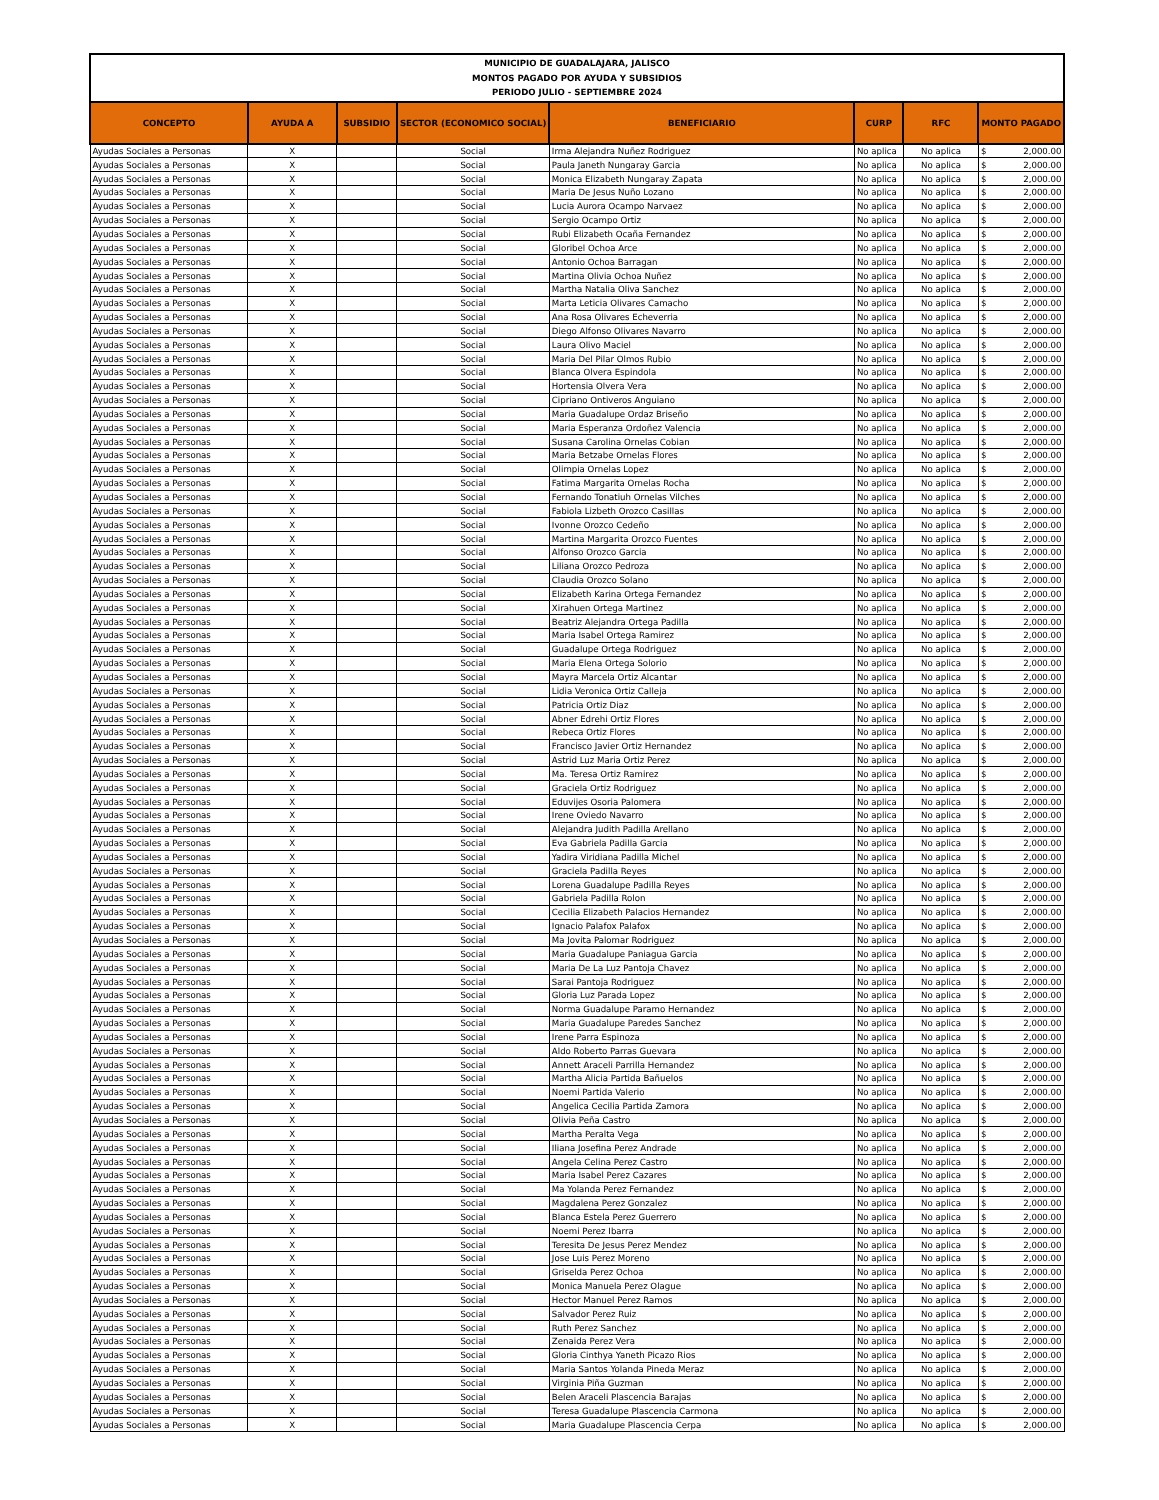| MUNICIPIO DE GUADALAJARA, JALISCO MONTOS PAGADO POR AYUDA Y SUBSIDIOS PERIODO JULIO - SEPTIEMBRE 2024 | | | | | | | |
| CONCEPTO | AYUDA A | SUBSIDIO | SECTOR (ECONOMICO SOCIAL) | BENEFICIARIO | CURP | RFC | MONTO PAGADO |
| Ayudas Sociales a Personas | X | | Social | Irma Alejandra Nuñez Rodriguez | No aplica | No aplica | $ 2,000.00 |
| Ayudas Sociales a Personas | X | | Social | Paula Janeth Nungaray Garcia | No aplica | No aplica | $ 2,000.00 |
| Ayudas Sociales a Personas | X | | Social | Monica Elizabeth Nungaray Zapata | No aplica | No aplica | $ 2,000.00 |
| Ayudas Sociales a Personas | X | | Social | Maria De Jesus Nuño Lozano | No aplica | No aplica | $ 2,000.00 |
| Ayudas Sociales a Personas | X | | Social | Lucia Aurora Ocampo Narvaez | No aplica | No aplica | $ 2,000.00 |
| Ayudas Sociales a Personas | X | | Social | Sergio Ocampo Ortiz | No aplica | No aplica | $ 2,000.00 |
| Ayudas Sociales a Personas | X | | Social | Rubi Elizabeth Ocaña Fernandez | No aplica | No aplica | $ 2,000.00 |
| Ayudas Sociales a Personas | X | | Social | Gloribel Ochoa Arce | No aplica | No aplica | $ 2,000.00 |
| Ayudas Sociales a Personas | X | | Social | Antonio Ochoa Barragan | No aplica | No aplica | $ 2,000.00 |
| Ayudas Sociales a Personas | X | | Social | Martina Olivia Ochoa Nuñez | No aplica | No aplica | $ 2,000.00 |
| Ayudas Sociales a Personas | X | | Social | Martha Natalia Oliva Sanchez | No aplica | No aplica | $ 2,000.00 |
| Ayudas Sociales a Personas | X | | Social | Marta Leticia Olivares Camacho | No aplica | No aplica | $ 2,000.00 |
| Ayudas Sociales a Personas | X | | Social | Ana Rosa Olivares Echeverria | No aplica | No aplica | $ 2,000.00 |
| Ayudas Sociales a Personas | X | | Social | Diego Alfonso Olivares Navarro | No aplica | No aplica | $ 2,000.00 |
| Ayudas Sociales a Personas | X | | Social | Laura Olivo Maciel | No aplica | No aplica | $ 2,000.00 |
| Ayudas Sociales a Personas | X | | Social | Maria Del Pilar Olmos Rubio | No aplica | No aplica | $ 2,000.00 |
| Ayudas Sociales a Personas | X | | Social | Blanca Olvera Espindola | No aplica | No aplica | $ 2,000.00 |
| Ayudas Sociales a Personas | X | | Social | Hortensia Olvera Vera | No aplica | No aplica | $ 2,000.00 |
| Ayudas Sociales a Personas | X | | Social | Cipriano Ontiveros Anguiano | No aplica | No aplica | $ 2,000.00 |
| Ayudas Sociales a Personas | X | | Social | Maria Guadalupe Ordaz Briseño | No aplica | No aplica | $ 2,000.00 |
| Ayudas Sociales a Personas | X | | Social | Maria Esperanza Ordoñez Valencia | No aplica | No aplica | $ 2,000.00 |
| Ayudas Sociales a Personas | X | | Social | Susana Carolina Ornelas Cobian | No aplica | No aplica | $ 2,000.00 |
| Ayudas Sociales a Personas | X | | Social | Maria Betzabe Ornelas Flores | No aplica | No aplica | $ 2,000.00 |
| Ayudas Sociales a Personas | X | | Social | Olimpia Ornelas Lopez | No aplica | No aplica | $ 2,000.00 |
| Ayudas Sociales a Personas | X | | Social | Fatima Margarita Ornelas Rocha | No aplica | No aplica | $ 2,000.00 |
| Ayudas Sociales a Personas | X | | Social | Fernando Tonatiuh Ornelas Vilches | No aplica | No aplica | $ 2,000.00 |
| Ayudas Sociales a Personas | X | | Social | Fabiola Lizbeth Orozco Casillas | No aplica | No aplica | $ 2,000.00 |
| Ayudas Sociales a Personas | X | | Social | Ivonne Orozco Cedeño | No aplica | No aplica | $ 2,000.00 |
| Ayudas Sociales a Personas | X | | Social | Martina Margarita Orozco Fuentes | No aplica | No aplica | $ 2,000.00 |
| Ayudas Sociales a Personas | X | | Social | Alfonso Orozco Garcia | No aplica | No aplica | $ 2,000.00 |
| Ayudas Sociales a Personas | X | | Social | Liliana Orozco Pedroza | No aplica | No aplica | $ 2,000.00 |
| Ayudas Sociales a Personas | X | | Social | Claudia Orozco Solano | No aplica | No aplica | $ 2,000.00 |
| Ayudas Sociales a Personas | X | | Social | Elizabeth Karina Ortega Fernandez | No aplica | No aplica | $ 2,000.00 |
| Ayudas Sociales a Personas | X | | Social | Xirahuen Ortega Martinez | No aplica | No aplica | $ 2,000.00 |
| Ayudas Sociales a Personas | X | | Social | Beatriz Alejandra Ortega Padilla | No aplica | No aplica | $ 2,000.00 |
| Ayudas Sociales a Personas | X | | Social | Maria Isabel Ortega Ramirez | No aplica | No aplica | $ 2,000.00 |
| Ayudas Sociales a Personas | X | | Social | Guadalupe Ortega Rodriguez | No aplica | No aplica | $ 2,000.00 |
| Ayudas Sociales a Personas | X | | Social | Maria Elena Ortega Solorio | No aplica | No aplica | $ 2,000.00 |
| Ayudas Sociales a Personas | X | | Social | Mayra Marcela Ortiz Alcantar | No aplica | No aplica | $ 2,000.00 |
| Ayudas Sociales a Personas | X | | Social | Lidia Veronica Ortiz Calleja | No aplica | No aplica | $ 2,000.00 |
| Ayudas Sociales a Personas | X | | Social | Patricia Ortiz Diaz | No aplica | No aplica | $ 2,000.00 |
| Ayudas Sociales a Personas | X | | Social | Abner Edrehi Ortiz Flores | No aplica | No aplica | $ 2,000.00 |
| Ayudas Sociales a Personas | X | | Social | Rebeca Ortiz Flores | No aplica | No aplica | $ 2,000.00 |
| Ayudas Sociales a Personas | X | | Social | Francisco Javier Ortiz Hernandez | No aplica | No aplica | $ 2,000.00 |
| Ayudas Sociales a Personas | X | | Social | Astrid Luz Maria Ortiz Perez | No aplica | No aplica | $ 2,000.00 |
| Ayudas Sociales a Personas | X | | Social | Ma. Teresa Ortiz Ramirez | No aplica | No aplica | $ 2,000.00 |
| Ayudas Sociales a Personas | X | | Social | Graciela Ortiz Rodriguez | No aplica | No aplica | $ 2,000.00 |
| Ayudas Sociales a Personas | X | | Social | Eduvijes Osoria Palomera | No aplica | No aplica | $ 2,000.00 |
| Ayudas Sociales a Personas | X | | Social | Irene Oviedo Navarro | No aplica | No aplica | $ 2,000.00 |
| Ayudas Sociales a Personas | X | | Social | Alejandra Judith Padilla Arellano | No aplica | No aplica | $ 2,000.00 |
| Ayudas Sociales a Personas | X | | Social | Eva Gabriela Padilla Garcia | No aplica | No aplica | $ 2,000.00 |
| Ayudas Sociales a Personas | X | | Social | Yadira Viridiana Padilla Michel | No aplica | No aplica | $ 2,000.00 |
| Ayudas Sociales a Personas | X | | Social | Graciela Padilla Reyes | No aplica | No aplica | $ 2,000.00 |
| Ayudas Sociales a Personas | X | | Social | Lorena Guadalupe Padilla Reyes | No aplica | No aplica | $ 2,000.00 |
| Ayudas Sociales a Personas | X | | Social | Gabriela Padilla Rolon | No aplica | No aplica | $ 2,000.00 |
| Ayudas Sociales a Personas | X | | Social | Cecilia Elizabeth Palacios Hernandez | No aplica | No aplica | $ 2,000.00 |
| Ayudas Sociales a Personas | X | | Social | Ignacio Palafox Palafox | No aplica | No aplica | $ 2,000.00 |
| Ayudas Sociales a Personas | X | | Social | Ma Jovita Palomar Rodriguez | No aplica | No aplica | $ 2,000.00 |
| Ayudas Sociales a Personas | X | | Social | Maria Guadalupe Paniagua Garcia | No aplica | No aplica | $ 2,000.00 |
| Ayudas Sociales a Personas | X | | Social | Maria De La Luz Pantoja Chavez | No aplica | No aplica | $ 2,000.00 |
| Ayudas Sociales a Personas | X | | Social | Sarai Pantoja Rodriguez | No aplica | No aplica | $ 2,000.00 |
| Ayudas Sociales a Personas | X | | Social | Gloria Luz Parada Lopez | No aplica | No aplica | $ 2,000.00 |
| Ayudas Sociales a Personas | X | | Social | Norma Guadalupe Paramo Hernandez | No aplica | No aplica | $ 2,000.00 |
| Ayudas Sociales a Personas | X | | Social | Maria Guadalupe Paredes Sanchez | No aplica | No aplica | $ 2,000.00 |
| Ayudas Sociales a Personas | X | | Social | Irene Parra Espinoza | No aplica | No aplica | $ 2,000.00 |
| Ayudas Sociales a Personas | X | | Social | Aldo Roberto Parras Guevara | No aplica | No aplica | $ 2,000.00 |
| Ayudas Sociales a Personas | X | | Social | Annett Araceli Parrilla Hernandez | No aplica | No aplica | $ 2,000.00 |
| Ayudas Sociales a Personas | X | | Social | Martha Alicia Partida Bañuelos | No aplica | No aplica | $ 2,000.00 |
| Ayudas Sociales a Personas | X | | Social | Noemi Partida Valerio | No aplica | No aplica | $ 2,000.00 |
| Ayudas Sociales a Personas | X | | Social | Angelica Cecilia Partida Zamora | No aplica | No aplica | $ 2,000.00 |
| Ayudas Sociales a Personas | X | | Social | Olivia Peña Castro | No aplica | No aplica | $ 2,000.00 |
| Ayudas Sociales a Personas | X | | Social | Martha Peralta Vega | No aplica | No aplica | $ 2,000.00 |
| Ayudas Sociales a Personas | X | | Social | Iliana Josefina Perez Andrade | No aplica | No aplica | $ 2,000.00 |
| Ayudas Sociales a Personas | X | | Social | Angela Celina Perez Castro | No aplica | No aplica | $ 2,000.00 |
| Ayudas Sociales a Personas | X | | Social | Maria Isabel Perez Cazares | No aplica | No aplica | $ 2,000.00 |
| Ayudas Sociales a Personas | X | | Social | Ma Yolanda Perez Fernandez | No aplica | No aplica | $ 2,000.00 |
| Ayudas Sociales a Personas | X | | Social | Magdalena Perez Gonzalez | No aplica | No aplica | $ 2,000.00 |
| Ayudas Sociales a Personas | X | | Social | Blanca Estela Perez Guerrero | No aplica | No aplica | $ 2,000.00 |
| Ayudas Sociales a Personas | X | | Social | Noemi Perez Ibarra | No aplica | No aplica | $ 2,000.00 |
| Ayudas Sociales a Personas | X | | Social | Teresita De Jesus Perez Mendez | No aplica | No aplica | $ 2,000.00 |
| Ayudas Sociales a Personas | X | | Social | Jose Luis Perez Moreno | No aplica | No aplica | $ 2,000.00 |
| Ayudas Sociales a Personas | X | | Social | Griselda Perez Ochoa | No aplica | No aplica | $ 2,000.00 |
| Ayudas Sociales a Personas | X | | Social | Monica Manuela Perez Olague | No aplica | No aplica | $ 2,000.00 |
| Ayudas Sociales a Personas | X | | Social | Hector Manuel Perez Ramos | No aplica | No aplica | $ 2,000.00 |
| Ayudas Sociales a Personas | X | | Social | Salvador Perez Ruiz | No aplica | No aplica | $ 2,000.00 |
| Ayudas Sociales a Personas | X | | Social | Ruth Perez Sanchez | No aplica | No aplica | $ 2,000.00 |
| Ayudas Sociales a Personas | X | | Social | Zenaida Perez Vera | No aplica | No aplica | $ 2,000.00 |
| Ayudas Sociales a Personas | X | | Social | Gloria Cinthya Yaneth Picazo Rios | No aplica | No aplica | $ 2,000.00 |
| Ayudas Sociales a Personas | X | | Social | Maria Santos Yolanda Pineda Meraz | No aplica | No aplica | $ 2,000.00 |
| Ayudas Sociales a Personas | X | | Social | Virginia Piña Guzman | No aplica | No aplica | $ 2,000.00 |
| Ayudas Sociales a Personas | X | | Social | Belen Araceli Plascencia Barajas | No aplica | No aplica | $ 2,000.00 |
| Ayudas Sociales a Personas | X | | Social | Teresa Guadalupe Plascencia Carmona | No aplica | No aplica | $ 2,000.00 |
| Ayudas Sociales a Personas | X | | Social | Maria Guadalupe Plascencia Cerpa | No aplica | No aplica | $ 2,000.00 |